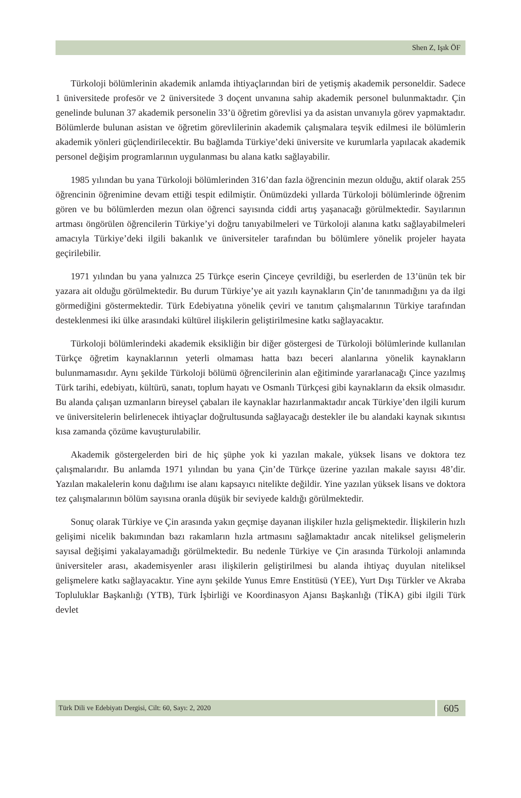Shen Z, Işık ÖF
Türkoloji bölümlerinin akademik anlamda ihtiyaçlarından biri de yetişmiş akademik personeldir. Sadece 1 üniversitede profesör ve 2 üniversitede 3 doçent unvanına sahip akademik personel bulunmaktadır. Çin genelinde bulunan 37 akademik personelin 33’ü öğretim görevlisi ya da asistan unvanıyla görev yapmaktadır. Bölümlerde bulunan asistan ve öğretim görevlilerinin akademik çalışmalara teşvik edilmesi ile bölümlerin akademik yönleri güçlendirilecektir. Bu bağlamda Türkiye’deki üniversite ve kurumlarla yapılacak akademik personel değişim programlarının uygulanması bu alana katkı sağlayabilir.
1985 yılından bu yana Türkoloji bölümlerinden 316’dan fazla öğrencinin mezun olduğu, aktif olarak 255 öğrencinin öğrenimine devam ettiği tespit edilmiştir. Önümüzdeki yıllarda Türkoloji bölümlerinde öğrenim gören ve bu bölümlerden mezun olan öğrenci sayısında ciddi artış yaşanacağı görülmektedir. Sayılarının artması öngörülen öğrencilerin Türkiye’yi doğru tanıyabilmeleri ve Türkoloji alanına katkı sağlayabilmeleri amacıyla Türkiye’deki ilgili bakanlık ve üniversiteler tarafından bu bölümlere yönelik projeler hayata geçirilebilir.
1971 yılından bu yana yalnızca 25 Türkçe eserin Çinceye çevrildiği, bu eserlerden de 13’ünün tek bir yazara ait olduğu görülmektedir. Bu durum Türkiye’ye ait yazılı kaynakların Çin’de tanınmadığını ya da ilgi görmediğini göstermektedir. Türk Edebiyatına yönelik çeviri ve tanıtım çalışmalarının Türkiye tarafından desteklenmesi iki ülke arasındaki kültürel ilişkilerin geliştirilmesine katkı sağlayacaktır.
Türkoloji bölümlerindeki akademik eksikliğin bir diğer göstergesi de Türkoloji bölümlerinde kullanılan Türkçe öğretim kaynaklarının yeterli olmaması hatta bazı beceri alanlarına yönelik kaynakların bulunmamasıdır. Aynı şekilde Türkoloji bölümü öğrencilerinin alan eğitiminde yararlanacağı Çince yazılmış Türk tarihi, edebiyatı, kültürü, sanatı, toplum hayatı ve Osmanlı Türkçesi gibi kaynakların da eksik olmasıdır. Bu alanda çalışan uzmanların bireysel çabaları ile kaynaklar hazırlanmaktadır ancak Türkiye’den ilgili kurum ve üniversitelerin belirlenecek ihtiyaçlar doğrultusunda sağlayacağı destekler ile bu alandaki kaynak sıkıntısı kısa zamanda çözüme kavuşturulabilir.
Akademik göstergelerden biri de hiç şüphe yok ki yazılan makale, yüksek lisans ve doktora tez çalışmalarıdır. Bu anlamda 1971 yılından bu yana Çin’de Türkçe üzerine yazılan makale sayısı 48’dir. Yazılan makalelerin konu dağılımı ise alanı kapsayıcı nitelikte değildir. Yine yazılan yüksek lisans ve doktora tez çalışmalarının bölüm sayısına oranla düşük bir seviyede kaldığı görülmektedir.
Sonuç olarak Türkiye ve Çin arasında yakın geçmişe dayanan ilişkiler hızla gelişmektedir. İlişkilerin hızlı gelişimi nicelik bakımından bazı rakamların hızla artmasını sağlamaktadır ancak niteliksel gelişmelerin sayısal değişimi yakalayamadığı görülmektedir. Bu nedenle Türkiye ve Çin arasında Türkoloji anlamında üniversiteler arası, akademisyenler arası ilişkilerin geliştirilmesi bu alanda ihtiyaç duyulan niteliksel gelişmelere katkı sağlayacaktır. Yine aynı şekilde Yunus Emre Enstitüsü (YEE), Yurt Dışı Türkler ve Akraba Topluluklar Başkanlığı (YTB), Türk İşbirliği ve Koordinasyon Ajansı Başkanlığı (TİKA) gibi ilgili Türk devlet
Türk Dili ve Edebiyatı Dergisi, Cilt: 60, Sayı: 2, 2020
605